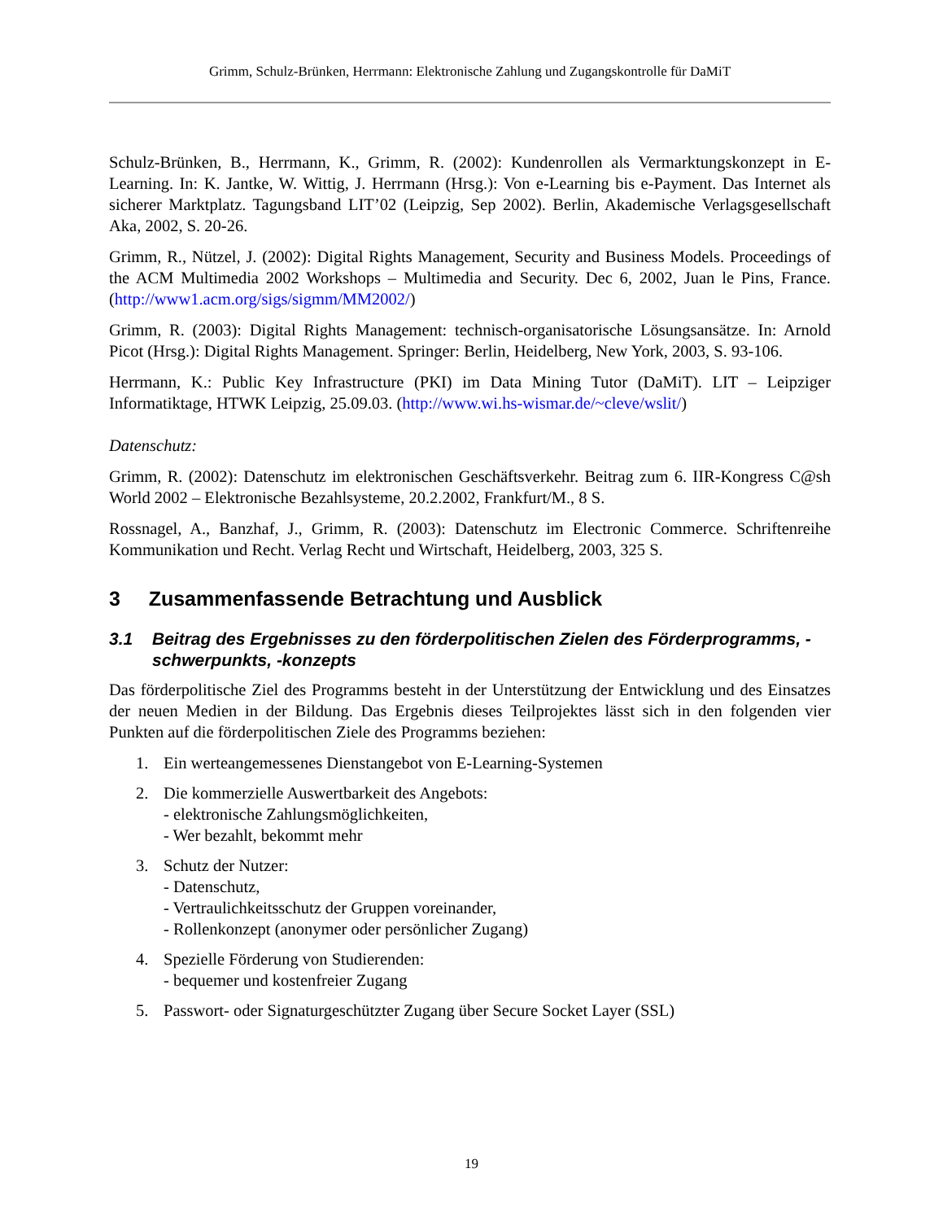Grimm, Schulz-Brünken, Herrmann: Elektronische Zahlung und Zugangskontrolle für DaMiT
Schulz-Brünken, B., Herrmann, K., Grimm, R. (2002): Kundenrollen als Vermarktungskonzept in E-Learning. In: K. Jantke, W. Wittig, J. Herrmann (Hrsg.): Von e-Learning bis e-Payment. Das Internet als sicherer Marktplatz. Tagungsband LIT’02 (Leipzig, Sep 2002). Berlin, Akademische Verlagsgesellschaft Aka, 2002, S. 20-26.
Grimm, R., Nützel, J. (2002): Digital Rights Management, Security and Business Models. Proceedings of the ACM Multimedia 2002 Workshops – Multimedia and Security. Dec 6, 2002, Juan le Pins, France. (http://www1.acm.org/sigs/sigmm/MM2002/)
Grimm, R. (2003): Digital Rights Management: technisch-organisatorische Lösungsansätze. In: Arnold Picot (Hrsg.): Digital Rights Management. Springer: Berlin, Heidelberg, New York, 2003, S. 93-106.
Herrmann, K.: Public Key Infrastructure (PKI) im Data Mining Tutor (DaMiT). LIT – Leipziger Informatiktage, HTWK Leipzig, 25.09.03. (http://www.wi.hs-wismar.de/~cleve/wslit/)
Datenschutz:
Grimm, R. (2002): Datenschutz im elektronischen Geschäftsverkehr. Beitrag zum 6. IIR-Kongress C@sh World 2002 – Elektronische Bezahlsysteme, 20.2.2002, Frankfurt/M., 8 S.
Rossnagel, A., Banzhaf, J., Grimm, R. (2003): Datenschutz im Electronic Commerce. Schriftenreihe Kommunikation und Recht. Verlag Recht und Wirtschaft, Heidelberg, 2003, 325 S.
3 Zusammenfassende Betrachtung und Ausblick
3.1 Beitrag des Ergebnisses zu den förderpolitischen Zielen des Förderprogramms, -schwerpunkts, -konzepts
Das förderpolitische Ziel des Programms besteht in der Unterstützung der Entwicklung und des Einsatzes der neuen Medien in der Bildung. Das Ergebnis dieses Teilprojektes lässt sich in den folgenden vier Punkten auf die förderpolitischen Ziele des Programms beziehen:
1. Ein werteangemessenes Dienstangebot von E-Learning-Systemen
2. Die kommerzielle Auswertbarkeit des Angebots:
- elektronische Zahlungsmöglichkeiten,
- Wer bezahlt, bekommt mehr
3. Schutz der Nutzer:
- Datenschutz,
- Vertraulichkeitsschutz der Gruppen voreinander,
- Rollenkonzept (anonymer oder persönlicher Zugang)
4. Spezielle Förderung von Studierenden:
- bequemer und kostenfreier Zugang
5. Passwort- oder Signaturgeschützter Zugang über Secure Socket Layer (SSL)
19